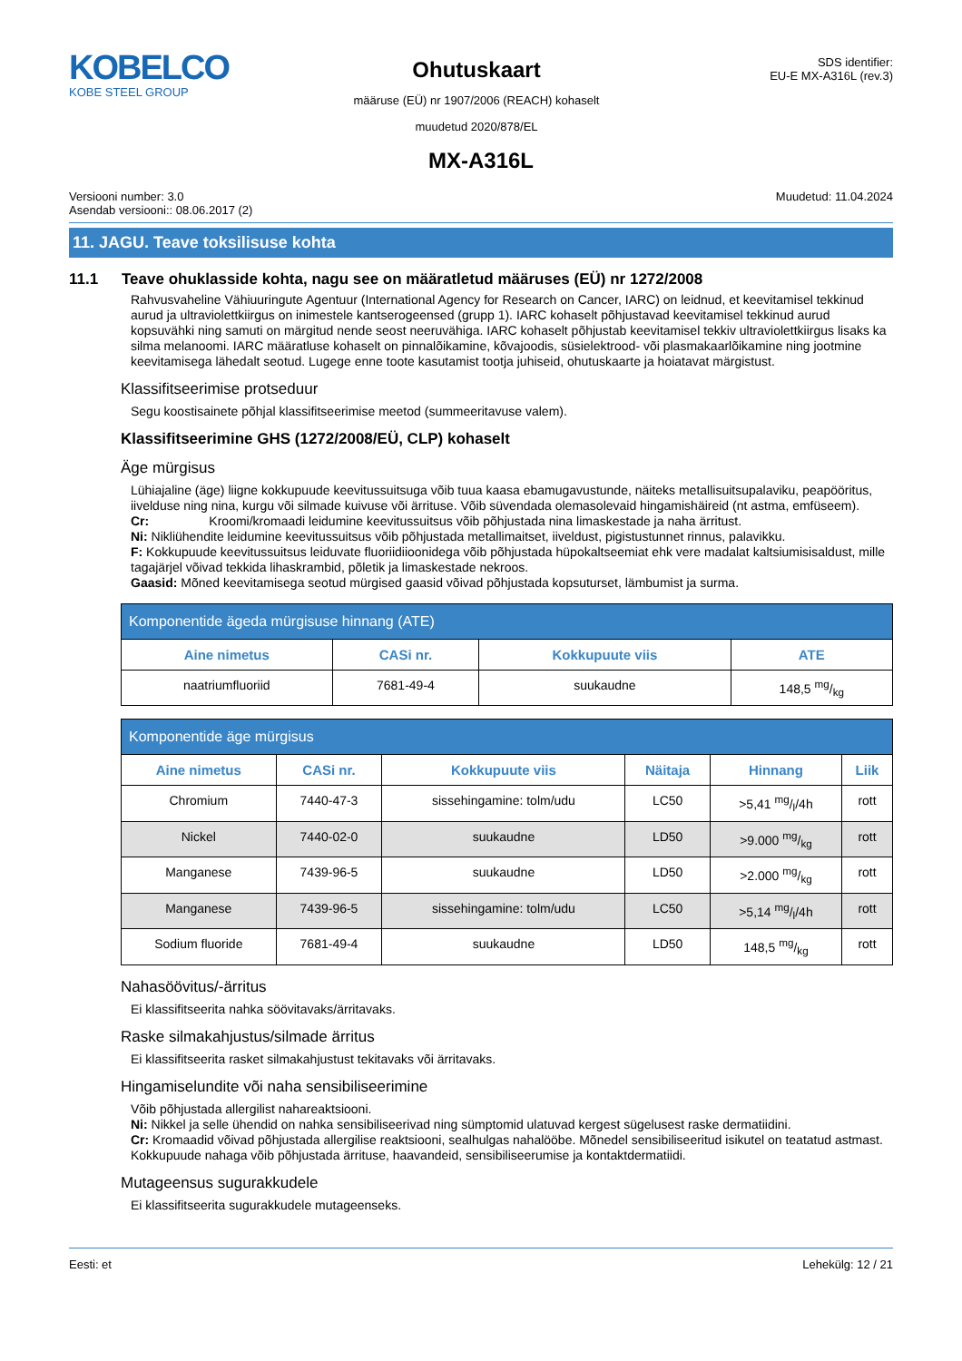KOBELCO
KOBE STEEL GROUP
Ohutuskaart
määruse (EÜ) nr 1907/2006 (REACH) kohaselt
muudetud 2020/878/EL
SDS identifier:
EU-E MX-A316L (rev.3)
MX-A316L
Versiooni number: 3.0
Asendab versiooni:: 08.06.2017 (2)
Muudetud: 11.04.2024
11. JAGU. Teave toksilisuse kohta
11.1 Teave ohuklasside kohta, nagu see on määratletud määruses (EÜ) nr 1272/2008
Rahvusvaheline Vähiuuringute Agentuur (International Agency for Research on Cancer, IARC) on leidnud, et keevitamisel tekkinud aurud ja ultraviolettkiirgus on inimestele kantserogeensed (grupp 1). IARC kohaselt põhjustavad keevitamisel tekkinud aurud kopsuvähki ning samuti on märgitud nende seost neeruvähiga. IARC kohaselt põhjustab keevitamisel tekkiv ultraviolettkiirgus lisaks ka silma melanoomi. IARC määratluse kohaselt on pinnalõikamine, kõvajoodis, süsielektrood- või plasmakaarlõikamine ning jootmine keevitamisega lähedalt seotud. Lugege enne toote kasutamist tootja juhiseid, ohutuskaarte ja hoiatavat märgistust.
Klassifitseerimise protseduur
Segu koostisainete põhjal klassifitseerimise meetod (summeeritavuse valem).
Klassifitseerimine GHS (1272/2008/EÜ, CLP) kohaselt
Äge mürgisus
Lühiajaline (äge) liigne kokkupuude keevitussuitsuga võib tuua kaasa ebamugavustunde, näiteks metallisuitsupalaviku, peapööritus, iivelduse ning nina, kurgu või silmade kuivuse või ärrituse. Võib süvendada olemasolevaid hingamishäireid (nt astma, emfüseem).
Cr: Kroomi/kromaadi leidumine keevitussuitsus võib põhjustada nina limaskestade ja naha ärritust.
Ni: Nikliühendite leidumine keevitussuitsus võib põhjustada metallimaitset, iiveldust, pigistustunnet rinnus, palavikku.
F: Kokkupuude keevitussuitsus leiduvate fluoriidiioonidega võib põhjustada hüpokaltseemiat ehk vere madalat kaltsiumisisaldust, mille tagajärjel võivad tekkida lihaskrambid, põletik ja limaskestade nekroos.
Gaasid: Mõned keevitamisega seotud mürgised gaasid võivad põhjustada kopsuturset, lämbumist ja surma.
| Komponentide ägeda mürgisuse hinnang (ATE) | | | |
| --- | --- | --- | --- |
| Aine nimetus | CASi nr. | Kokkupuute viis | ATE |
| naatriumfluoriid | 7681-49-4 | suukaudne | 148,5 mg/kg |
| Komponentide äge mürgisus | | | | | |
| --- | --- | --- | --- | --- | --- |
| Aine nimetus | CASi nr. | Kokkupuute viis | Näitaja | Hinnang | Liik |
| Chromium | 7440-47-3 | sissehingamine: tolm/udu | LC50 | >5,41 mg/l/4h | rott |
| Nickel | 7440-02-0 | suukaudne | LD50 | >9.000 mg/kg | rott |
| Manganese | 7439-96-5 | suukaudne | LD50 | >2.000 mg/kg | rott |
| Manganese | 7439-96-5 | sissehingamine: tolm/udu | LC50 | >5,14 mg/l/4h | rott |
| Sodium fluoride | 7681-49-4 | suukaudne | LD50 | 148,5 mg/kg | rott |
Nahasöövitus/-ärritus
Ei klassifitseerita nahka söövitavaks/ärritavaks.
Raske silmakahjustus/silmade ärritus
Ei klassifitseerita rasket silmakahjustust tekitavaks või ärritavaks.
Hingamiselundite või naha sensibiliseerimine
Võib põhjustada allergilist nahareaktsiooni.
Ni: Nikkel ja selle ühendid on nahka sensibiliseerivad ning sümptomid ulatuvad kergest sügelusest raske dermatiidini.
Cr: Kromaadid võivad põhjustada allergilise reaktsiooni, sealhulgas nahalööbe. Mõnedel sensibiliseeritud isikutel on teatatud astmast. Kokkupuude nahaga võib põhjustada ärrituse, haavandeid, sensibiliseerumise ja kontaktdermatiidi.
Mutageensus sugurakkudele
Ei klassifitseerita sugurakkudele mutageenseks.
Eesti: et Lehekülg: 12 / 21